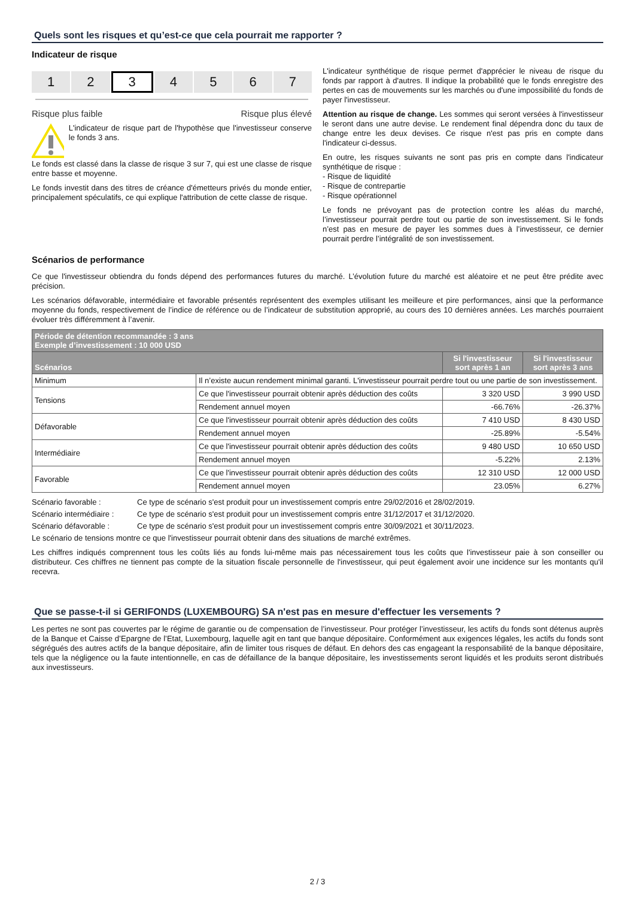Quels sont les risques et qu’est-ce que cela pourrait me rapporter ?
Indicateur de risque
1 2
3
4 5 6 7
Risque plus faible Risque plus élevé
L'indicateur de risque part de l'hypothèse que l'investisseur conserve le fonds 3 ans.
Le fonds est classé dans la classe de risque 3 sur 7, qui est une classe de risque entre basse et moyenne.
Le fonds investit dans des titres de créance d'émetteurs privés du monde entier, principalement spéculatifs, ce qui explique l'attribution de cette classe de risque.
L'indicateur synthétique de risque permet d'apprécier le niveau de risque du fonds par rapport à d'autres. Il indique la probabilité que le fonds enregistre des pertes en cas de mouvements sur les marchés ou d'une impossibilité du fonds de payer l'investisseur.
Attention au risque de change. Les sommes qui seront versées à l'investisseur le seront dans une autre devise. Le rendement final dépendra donc du taux de change entre les deux devises. Ce risque n'est pas pris en compte dans l'indicateur ci-dessus.
En outre, les risques suivants ne sont pas pris en compte dans l'indicateur synthétique de risque :
- Risque de liquidité
- Risque de contrepartie
- Risque opérationnel
Le fonds ne prévoyant pas de protection contre les aléas du marché, l’investisseur pourrait perdre tout ou partie de son investissement. Si le fonds n’est pas en mesure de payer les sommes dues à l’investisseur, ce dernier pourrait perdre l’intégralité de son investissement.
Scénarios de performance
Ce que l'investisseur obtiendra du fonds dépend des performances futures du marché. L’évolution future du marché est aléatoire et ne peut être prédite avec précision.
Les scénarios défavorable, intermédiaire et favorable présentés représentent des exemples utilisant les meilleure et pire performances, ainsi que la performance moyenne du fonds, respectivement de l’indice de référence ou de l’indicateur de substitution approprié, au cours des 10 dernières années. Les marchés pourraient évoluer très différemment à l’avenir.
| Période de détention recommandée : 3 ans Exemple d’investissement : 10 000 USD | | | |
| --- | --- | --- | --- |
| Scénarios | | Si l'investisseur sort après 1 an | Si l'investisseur sort après 3 ans |
| Minimum | Il n’existe aucun rendement minimal garanti. L'investisseur pourrait perdre tout ou une partie de son investissement. | | |
| Tensions | Ce que l'investisseur pourrait obtenir après déduction des coûts | 3 320 USD | 3 990 USD |
| | Rendement annuel moyen | -66.76% | -26.37% |
| Défavorable | Ce que l'investisseur pourrait obtenir après déduction des coûts | 7 410 USD | 8 430 USD |
| | Rendement annuel moyen | -25.89% | -5.54% |
| Intermédiaire | Ce que l'investisseur pourrait obtenir après déduction des coûts | 9 480 USD | 10 650 USD |
| | Rendement annuel moyen | -5.22% | 2.13% |
| Favorable | Ce que l'investisseur pourrait obtenir après déduction des coûts | 12 310 USD | 12 000 USD |
| | Rendement annuel moyen | 23.05% | 6.27% |
Scénario favorable : Ce type de scénario s'est produit pour un investissement compris entre 29/02/2016 et 28/02/2019.
Scénario intermédiaire : Ce type de scénario s'est produit pour un investissement compris entre 31/12/2017 et 31/12/2020.
Scénario défavorable : Ce type de scénario s'est produit pour un investissement compris entre 30/09/2021 et 30/11/2023.
Le scénario de tensions montre ce que l'investisseur pourrait obtenir dans des situations de marché extrêmes.
Les chiffres indiqués comprennent tous les coûts liés au fonds lui-même mais pas nécessairement tous les coûts que l'investisseur paie à son conseiller ou distributeur. Ces chiffres ne tiennent pas compte de la situation fiscale personnelle de l'investisseur, qui peut également avoir une incidence sur les montants qu'il recevra.
Que se passe-t-il si GERIFONDS (LUXEMBOURG) SA n'est pas en mesure d'effectuer les versements ?
Les pertes ne sont pas couvertes par le régime de garantie ou de compensation de l’investisseur. Pour protéger l’investisseur, les actifs du fonds sont détenus auprès de la Banque et Caisse d’Epargne de l’Etat, Luxembourg, laquelle agit en tant que banque dépositaire. Conformément aux exigences légales, les actifs du fonds sont ségrégués des autres actifs de la banque dépositaire, afin de limiter tous risques de défaut. En dehors des cas engageant la responsabilité de la banque dépositaire, tels que la négligence ou la faute intentionnelle, en cas de défaillance de la banque dépositaire, les investissements seront liquidés et les produits seront distribués aux investisseurs.
2 / 3